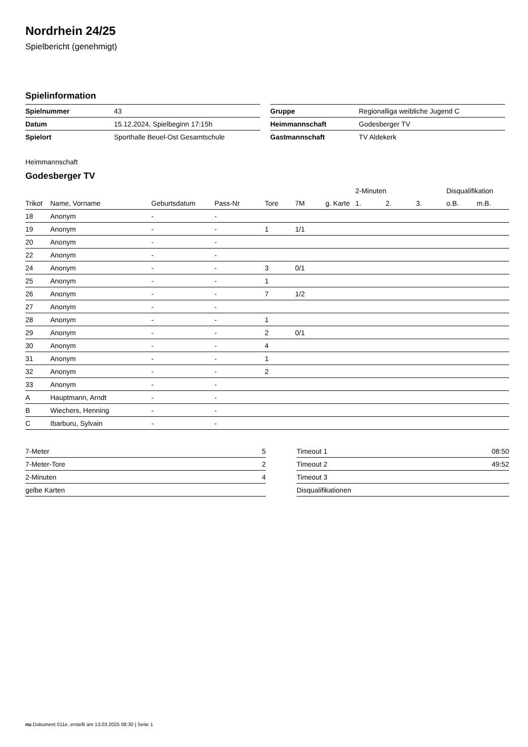Nordrhein 24/25
Spielbericht (genehmigt)
Spielinformation
| Spielnummer | 43 |
| Datum | 15.12.2024, Spielbeginn 17:15h |
| Spielort | Sporthalle Beuel-Ost Gesamtschule |
| Gruppe | Regionalliga weibliche Jugend C |
| Heimmannschaft | Godesberger TV |
| Gastmannschaft | TV Aldekerk |
Heimmannschaft
Godesberger TV
| | | | | | | | 2-Minuten | | | Disqualifikation | |
| --- | --- | --- | --- | --- | --- | --- | --- | --- | --- | --- | --- |
| Trikot | Name, Vorname | Geburtsdatum | Pass-Nr | Tore | 7M | g. Karte | 1. | 2. | 3. | o.B. | m.B. |
| 18 | Anonym | - | - | | | | | | | | |
| 19 | Anonym | - | - | 1 | 1/1 | | | | | | |
| 20 | Anonym | - | - | | | | | | | | |
| 22 | Anonym | - | - | | | | | | | | |
| 24 | Anonym | - | - | 3 | 0/1 | | | | | | |
| 25 | Anonym | - | - | 1 | | | | | | | |
| 26 | Anonym | - | - | 7 | 1/2 | | | | | | |
| 27 | Anonym | - | - | | | | | | | | |
| 28 | Anonym | - | - | 1 | | | | | | | |
| 29 | Anonym | - | - | 2 | 0/1 | | | | | | |
| 30 | Anonym | - | - | 4 | | | | | | | |
| 31 | Anonym | - | - | 1 | | | | | | | |
| 32 | Anonym | - | - | 2 | | | | | | | |
| 33 | Anonym | - | - | | | | | | | | |
| A | Hauptmann, Arndt | - | - | | | | | | | | |
| B | Wiechers, Henning | - | - | | | | | | | | |
| C | Ibarburu, Sylvain | - | - | | | | | | | | |
| 7-Meter | 5 |
| 7-Meter-Tore | 2 |
| 2-Minuten | 4 |
| gelbe Karten | |
| Timeout 1 | 08:50 |
| Timeout 2 | 49:52 |
| Timeout 3 | |
| Disqualifikationen | |
nu.Dokument 011e, erstellt am 13.03.2025 08:30 | Seite 1